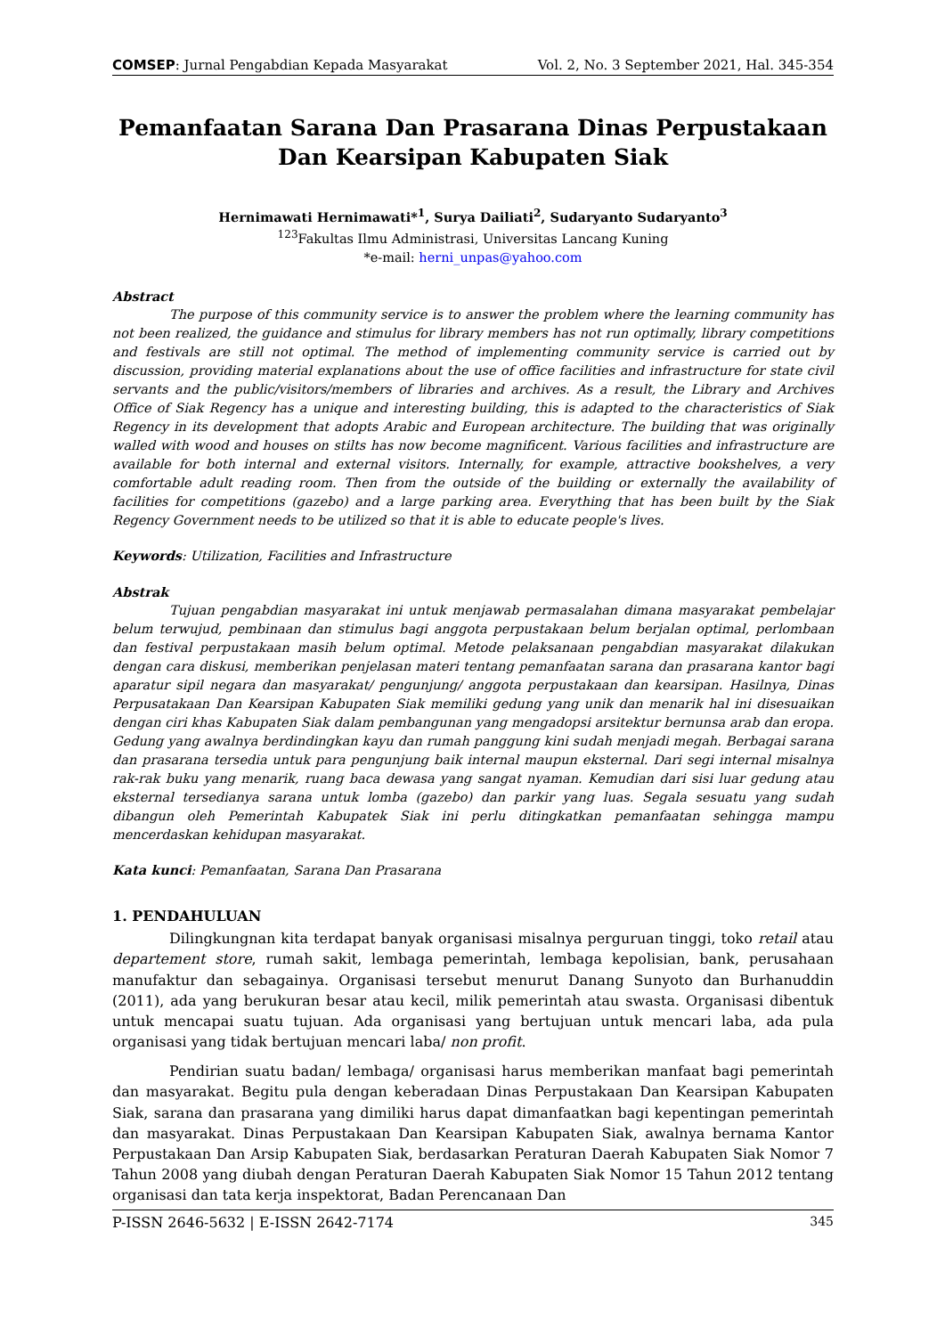COMSEP: Jurnal Pengabdian Kepada Masyarakat Vol. 2, No. 3 September 2021, Hal. 345-354
Pemanfaatan Sarana Dan Prasarana Dinas Perpustakaan Dan Kearsipan Kabupaten Siak
Hernimawati Hernimawati*<sup>1</sup>, Surya Dailiati<sup>2</sup>, Sudaryanto Sudaryanto<sup>3</sup>
<sup>123</sup> Fakultas Ilmu Administrasi, Universitas Lancang Kuning
*e-mail: herni_unpas@yahoo.com
Abstract
The purpose of this community service is to answer the problem where the learning community has not been realized, the guidance and stimulus for library members has not run optimally, library competitions and festivals are still not optimal. The method of implementing community service is carried out by discussion, providing material explanations about the use of office facilities and infrastructure for state civil servants and the public/visitors/members of libraries and archives. As a result, the Library and Archives Office of Siak Regency has a unique and interesting building, this is adapted to the characteristics of Siak Regency in its development that adopts Arabic and European architecture. The building that was originally walled with wood and houses on stilts has now become magnificent. Various facilities and infrastructure are available for both internal and external visitors. Internally, for example, attractive bookshelves, a very comfortable adult reading room. Then from the outside of the building or externally the availability of facilities for competitions (gazebo) and a large parking area. Everything that has been built by the Siak Regency Government needs to be utilized so that it is able to educate people's lives.
Keywords: Utilization, Facilities and Infrastructure
Abstrak
Tujuan pengabdian masyarakat ini untuk menjawab permasalahan dimana masyarakat pembelajar belum terwujud, pembinaan dan stimulus bagi anggota perpustakaan belum berjalan optimal, perlombaan dan festival perpustakaan masih belum optimal. Metode pelaksanaan pengabdian masyarakat dilakukan dengan cara diskusi, memberikan penjelasan materi tentang pemanfaatan sarana dan prasarana kantor bagi aparatur sipil negara dan masyarakat/ pengunjung/ anggota perpustakaan dan kearsipan. Hasilnya, Dinas Perpusatakaan Dan Kearsipan Kabupaten Siak memiliki gedung yang unik dan menarik hal ini disesuaikan dengan ciri khas Kabupaten Siak dalam pembangunan yang mengadopsi arsitektur bernunsa arab dan eropa. Gedung yang awalnya berdindingkan kayu dan rumah panggung kini sudah menjadi megah. Berbagai sarana dan prasarana tersedia untuk para pengunjung baik internal maupun eksternal. Dari segi internal misalnya rak-rak buku yang menarik, ruang baca dewasa yang sangat nyaman. Kemudian dari sisi luar gedung atau eksternal tersedianya sarana untuk lomba (gazebo) dan parkir yang luas. Segala sesuatu yang sudah dibangun oleh Pemerintah Kabupatek Siak ini perlu ditingkatkan pemanfaatan sehingga mampu mencerdaskan kehidupan masyarakat.
Kata kunci: Pemanfaatan, Sarana Dan Prasarana
1. PENDAHULUAN
Dilingkungnan kita terdapat banyak organisasi misalnya perguruan tinggi, toko retail atau departement store, rumah sakit, lembaga pemerintah, lembaga kepolisian, bank, perusahaan manufaktur dan sebagainya. Organisasi tersebut menurut Danang Sunyoto dan Burhanuddin (2011), ada yang berukuran besar atau kecil, milik pemerintah atau swasta. Organisasi dibentuk untuk mencapai suatu tujuan. Ada organisasi yang bertujuan untuk mencari laba, ada pula organisasi yang tidak bertujuan mencari laba/ non profit.
Pendirian suatu badan/ lembaga/ organisasi harus memberikan manfaat bagi pemerintah dan masyarakat. Begitu pula dengan keberadaan Dinas Perpustakaan Dan Kearsipan Kabupaten Siak, sarana dan prasarana yang dimiliki harus dapat dimanfaatkan bagi kepentingan pemerintah dan masyarakat. Dinas Perpustakaan Dan Kearsipan Kabupaten Siak, awalnya bernama Kantor Perpustakaan Dan Arsip Kabupaten Siak, berdasarkan Peraturan Daerah Kabupaten Siak Nomor 7 Tahun 2008 yang diubah dengan Peraturan Daerah Kabupaten Siak Nomor 15 Tahun 2012 tentang organisasi dan tata kerja inspektorat, Badan Perencanaan Dan
P-ISSN 2646-5632 | E-ISSN 2642-7174 345